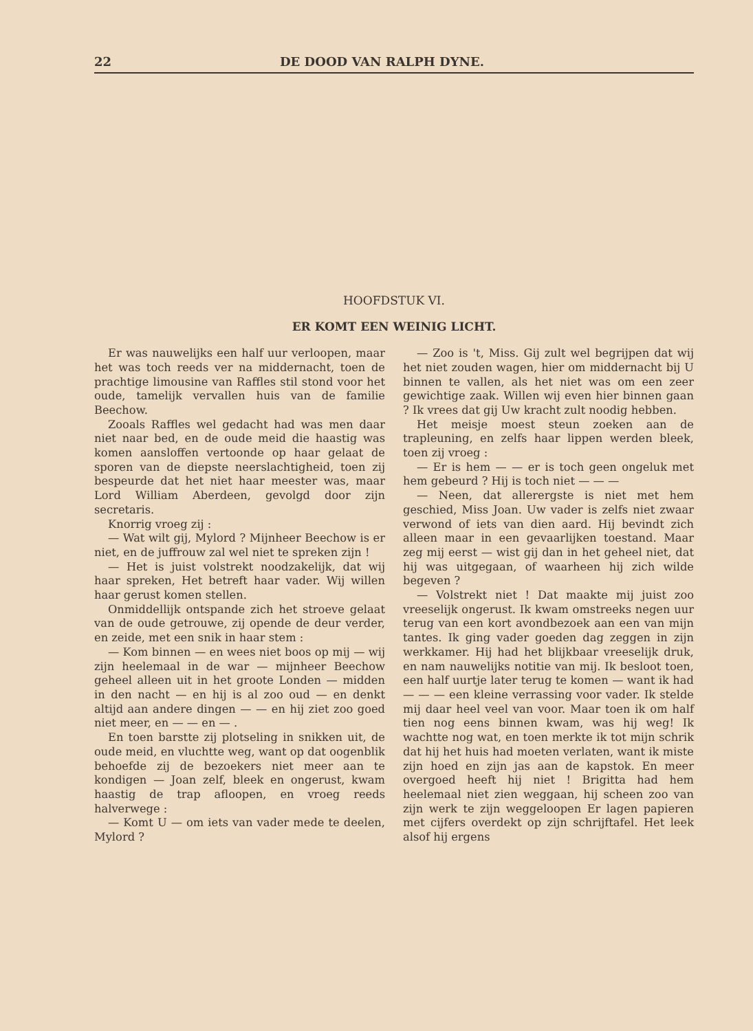22 DE DOOD VAN RALPH DYNE.
HOOFDSTUK VI.
ER KOMT EEN WEINIG LICHT.
Er was nauwelijks een half uur verloopen, maar het was toch reeds ver na middernacht, toen de prachtige limousine van Raffles stil stond voor het oude, tamelijk vervallen huis van de familie Beechow.
Zooals Raffles wel gedacht had was men daar niet naar bed, en de oude meid die haastig was komen aansloffen vertoonde op haar gelaat de sporen van de diepste neerslachtigheid, toen zij bespeurde dat het niet haar meester was, maar Lord William Aberdeen, gevolgd door zijn secretaris.
Knorrig vroeg zij :
— Wat wilt gij, Mylord ? Mijnheer Beechow is er niet, en de juffrouw zal wel niet te spreken zijn !
— Het is juist volstrekt noodzakelijk, dat wij haar spreken, Het betreft haar vader. Wij willen haar gerust komen stellen.
Onmiddellijk ontspande zich het stroeve gelaat van de oude getrouwe, zij opende de deur verder, en zeide, met een snik in haar stem :
— Kom binnen — en wees niet boos op mij — wij zijn heelemaal in de war — mijnheer Beechow geheel alleen uit in het groote Londen — midden in den nacht — en hij is al zoo oud — en denkt altijd aan andere dingen — — en hij ziet zoo goed niet meer, en — — en — .
En toen barstte zij plotseling in snikken uit, de oude meid, en vluchtte weg, want op dat oogenblik behoefde zij de bezoekers niet meer aan te kondigen — Joan zelf, bleek en ongerust, kwam haastig de trap afloopen, en vroeg reeds halverwege :
— Komt U — om iets van vader mede te deelen, Mylord ?
— Zoo is 't, Miss. Gij zult wel begrijpen dat wij het niet zouden wagen, hier om middernacht bij U binnen te vallen, als het niet was om een zeer gewichtige zaak. Willen wij even hier binnen gaan ? Ik vrees dat gij Uw kracht zult noodig hebben.
Het meisje moest steun zoeken aan de trapleuning, en zelfs haar lippen werden bleek, toen zij vroeg :
— Er is hem — — er is toch geen ongeluk met hem gebeurd ? Hij is toch niet — — —
— Neen, dat allerergste is niet met hem geschied, Miss Joan. Uw vader is zelfs niet zwaar verwond of iets van dien aard. Hij bevindt zich alleen maar in een gevaarlijken toestand. Maar zeg mij eerst — wist gij dan in het geheel niet, dat hij was uitgegaan, of waarheen hij zich wilde begeven ?
— Volstrekt niet ! Dat maakte mij juist zoo vreeselijk ongerust. Ik kwam omstreeks negen uur terug van een kort avondbezoek aan een van mijn tantes. Ik ging vader goeden dag zeggen in zijn werkkamer. Hij had het blijkbaar vreeselijk druk, en nam nauwelijks notitie van mij. Ik besloot toen, een half uurtje later terug te komen — want ik had — — — een kleine verrassing voor vader. Ik stelde mij daar heel veel van voor. Maar toen ik om half tien nog eens binnen kwam, was hij weg! Ik wachtte nog wat, en toen merkte ik tot mijn schrik dat hij het huis had moeten verlaten, want ik miste zijn hoed en zijn jas aan de kapstok. En meer overgoed heeft hij niet ! Brigitta had hem heelemaal niet zien weggaan, hij scheen zoo van zijn werk te zijn weggeloopen Er lagen papieren met cijfers overdekt op zijn schrijftafel. Het leek alsof hij ergens